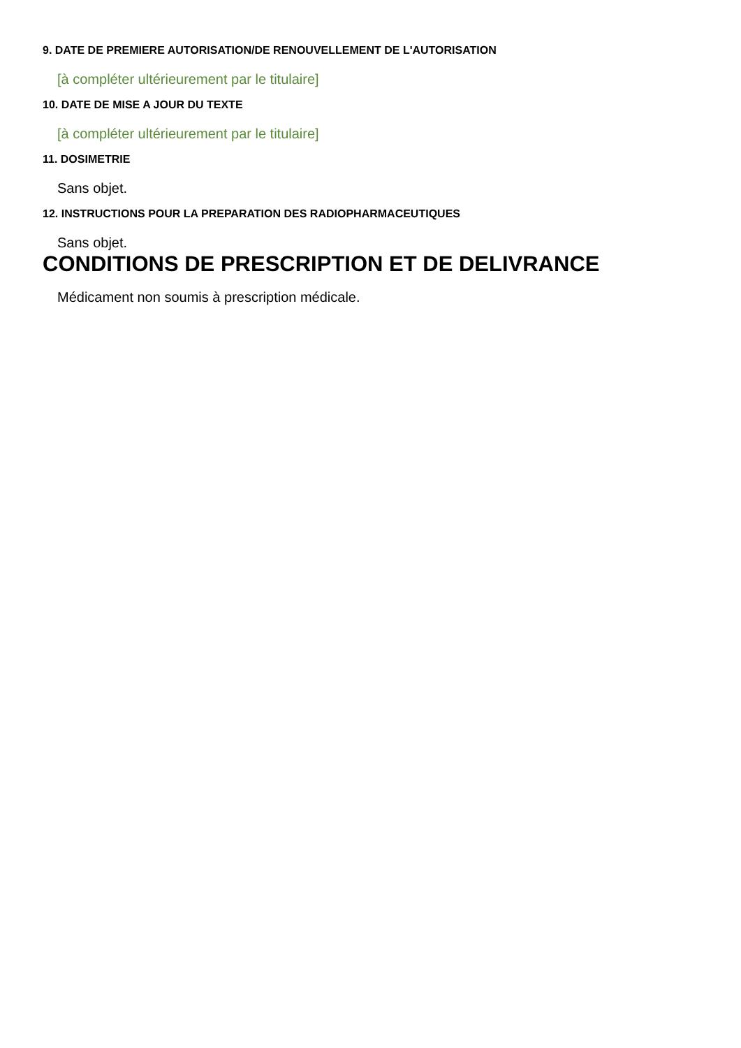9. DATE DE PREMIERE AUTORISATION/DE RENOUVELLEMENT DE L'AUTORISATION
[à compléter ultérieurement par le titulaire]
10. DATE DE MISE A JOUR DU TEXTE
[à compléter ultérieurement par le titulaire]
11. DOSIMETRIE
Sans objet.
12. INSTRUCTIONS POUR LA PREPARATION DES RADIOPHARMACEUTIQUES
Sans objet.
CONDITIONS DE PRESCRIPTION ET DE DELIVRANCE
Médicament non soumis à prescription médicale.